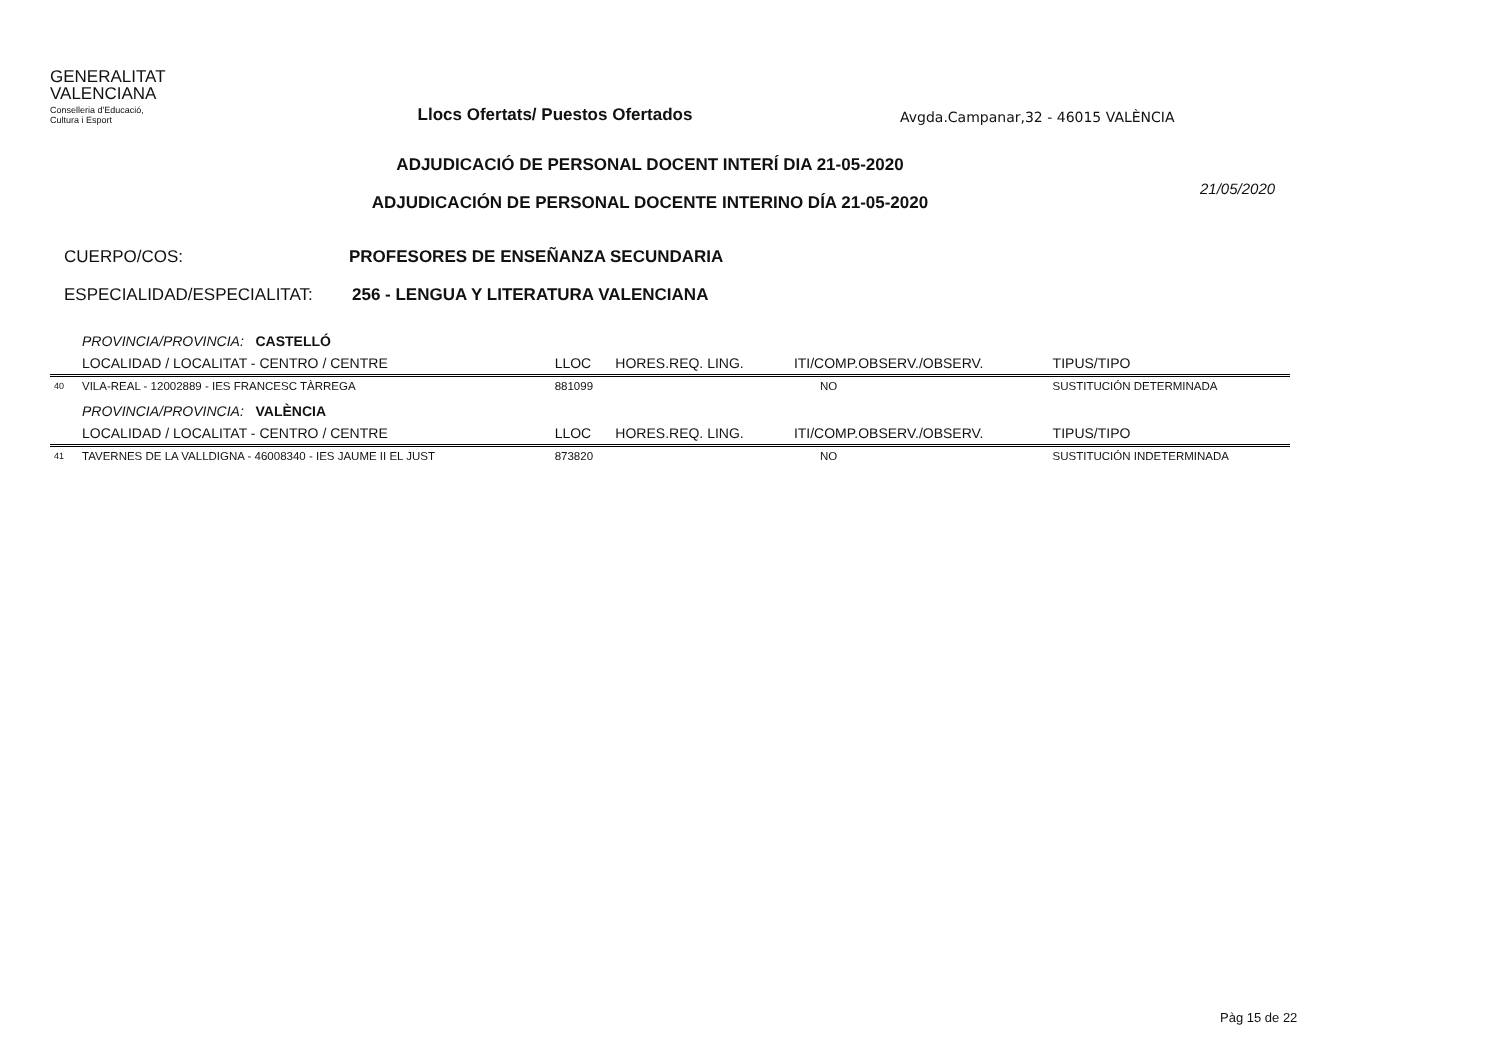GENERALITAT
VALENCIANA
Conselleria d'Educació,
Cultura i Esport
Llocs Ofertats/ Puestos Ofertados
Avgda.Campanar,32 - 46015 VALÈNCIA
ADJUDICACIÓ DE PERSONAL DOCENT INTERÍ DIA 21-05-2020
ADJUDICACIÓN DE PERSONAL DOCENTE INTERINO DÍA 21-05-2020
21/05/2020
CUERPO/COS: PROFESORES DE ENSEÑANZA SECUNDARIA
ESPECIALIDAD/ESPECIALITAT: 256 - LENGUA Y LITERATURA VALENCIANA
| | PROVINCIA/PROVINCIA: CASTELLÓ | | | | |
| | LOCALIDAD / LOCALITAT - CENTRO / CENTRE | LLOC | HORES.REQ. LING. | ITI/COMP.OBSERV./OBSERV. | TIPUS/TIPO |
| 40 | VILA-REAL - 12002889 - IES FRANCESC TÀRREGA | 881099 | | NO | SUSTITUCIÓN DETERMINADA |
| | PROVINCIA/PROVINCIA: VALÈNCIA | | | | |
| | LOCALIDAD / LOCALITAT - CENTRO / CENTRE | LLOC | HORES.REQ. LING. | ITI/COMP.OBSERV./OBSERV. | TIPUS/TIPO |
| 41 | TAVERNES DE LA VALLDIGNA - 46008340 - IES JAUME II EL JUST | 873820 | | NO | SUSTITUCIÓN INDETERMINADA |
Pàg 15 de 22